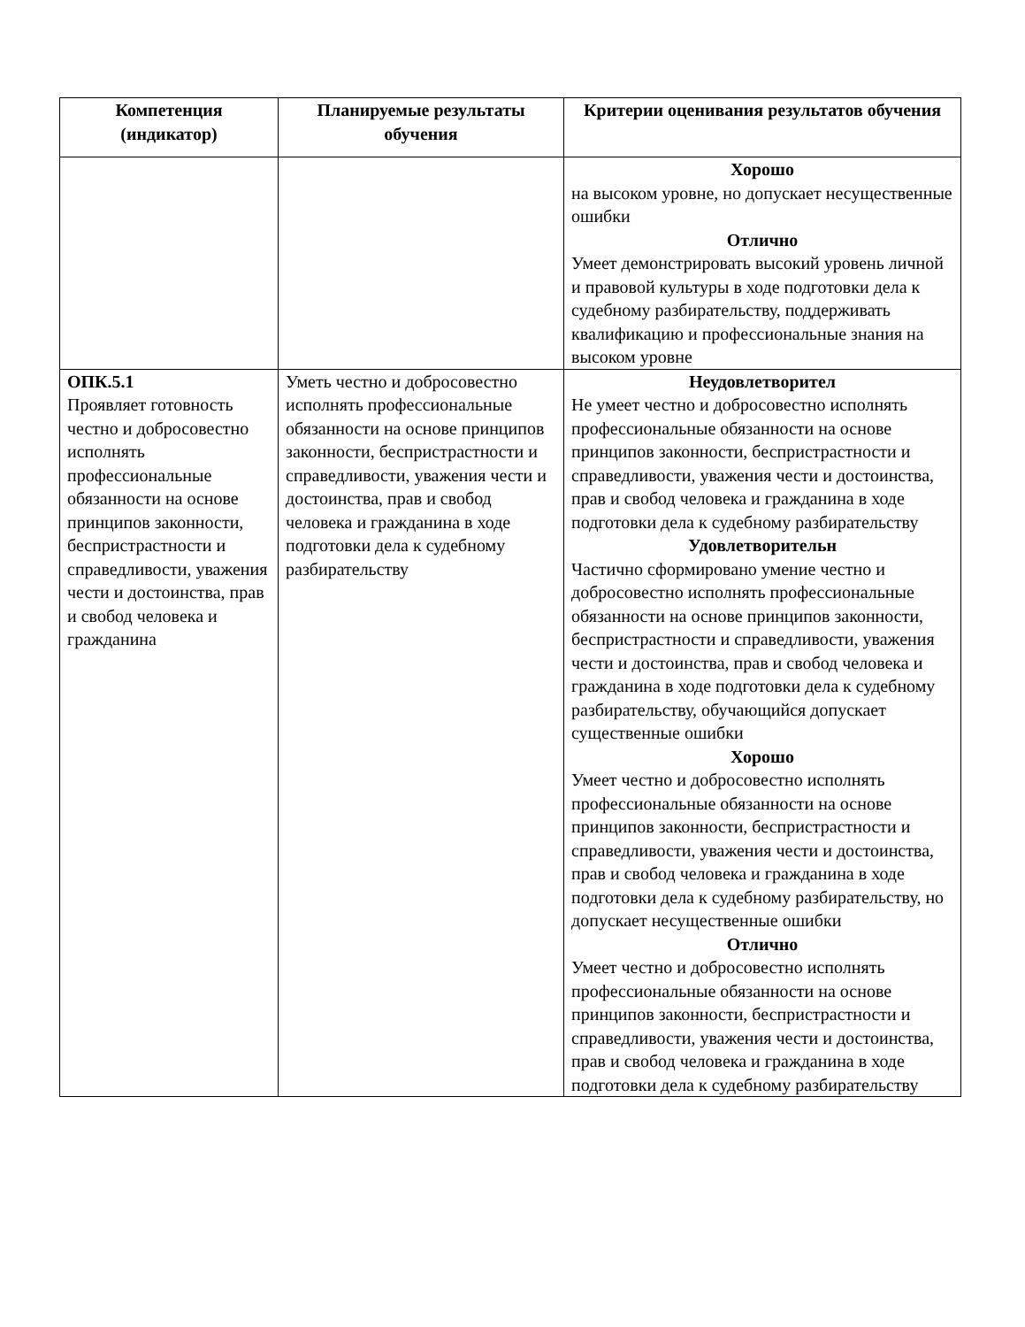| Компетенция (индикатор) | Планируемые результаты обучения | Критерии оценивания результатов обучения |
| --- | --- | --- |
| | | Хорошо на высоком уровне, но допускает несущественные ошибки Отлично Умеет демонстрировать высокий уровень личной и правовой культуры в ходе подготовки дела к судебному разбирательству, поддерживать квалификацию и профессиональные знания на высоком уровне |
| ОПК.5.1 Проявляет готовность честно и добросовестно исполнять профессиональные обязанности на основе принципов законности, беспристрастности и справедливости, уважения чести и достоинства, прав и свобод человека и гражданина | Уметь честно и добросовестно исполнять профессиональные обязанности на основе принципов законности, беспристрастности и справедливости, уважения чести и достоинства, прав и свобод человека и гражданина в ходе подготовки дела к судебному разбирательству | Неудовлетворител Не умеет честно и добросовестно исполнять профессиональные обязанности на основе принципов законности, беспристрастности и справедливости, уважения чести и достоинства, прав и свобод человека и гражданина в ходе подготовки дела к судебному разбирательству Удовлетворительн Частично сформировано умение честно и добросовестно исполнять профессиональные обязанности на основе принципов законности, беспристрастности и справедливости, уважения чести и достоинства, прав и свобод человека и гражданина в ходе подготовки дела к судебному разбирательству, обучающийся допускает существенные ошибки Хорошо Умеет честно и добросовестно исполнять профессиональные обязанности на основе принципов законности, беспристрастности и справедливости, уважения чести и достоинства, прав и свобод человека и гражданина в ходе подготовки дела к судебному разбирательству, но допускает несущественные ошибки Отлично Умеет честно и добросовестно исполнять профессиональные обязанности на основе принципов законности, беспристрастности и справедливости, уважения чести и достоинства, прав и свобод человека и гражданина в ходе подготовки дела к судебному разбирательству |